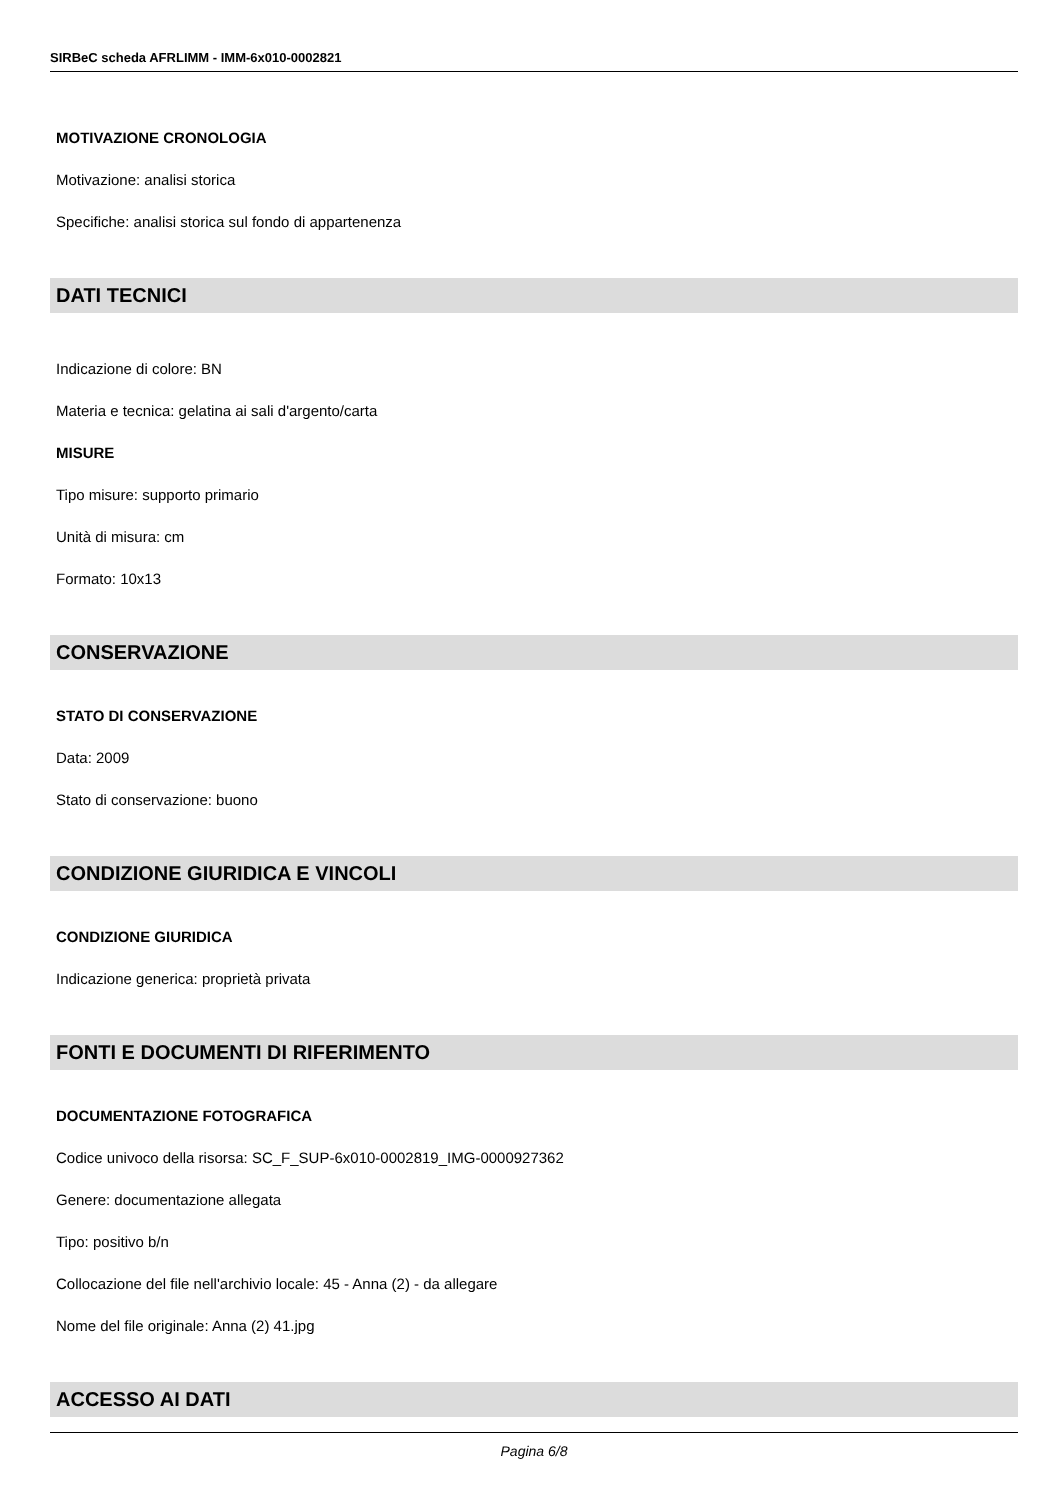SIRBeC scheda AFRLIMM - IMM-6x010-0002821
MOTIVAZIONE CRONOLOGIA
Motivazione: analisi storica
Specifiche: analisi storica sul fondo di appartenenza
DATI TECNICI
Indicazione di colore: BN
Materia e tecnica: gelatina ai sali d'argento/carta
MISURE
Tipo misure: supporto primario
Unità di misura: cm
Formato: 10x13
CONSERVAZIONE
STATO DI CONSERVAZIONE
Data: 2009
Stato di conservazione: buono
CONDIZIONE GIURIDICA E VINCOLI
CONDIZIONE GIURIDICA
Indicazione generica: proprietà privata
FONTI E DOCUMENTI DI RIFERIMENTO
DOCUMENTAZIONE FOTOGRAFICA
Codice univoco della risorsa: SC_F_SUP-6x010-0002819_IMG-0000927362
Genere: documentazione allegata
Tipo: positivo b/n
Collocazione del file nell'archivio locale: 45 - Anna (2) - da allegare
Nome del file originale: Anna (2) 41.jpg
ACCESSO AI DATI
Pagina 6/8